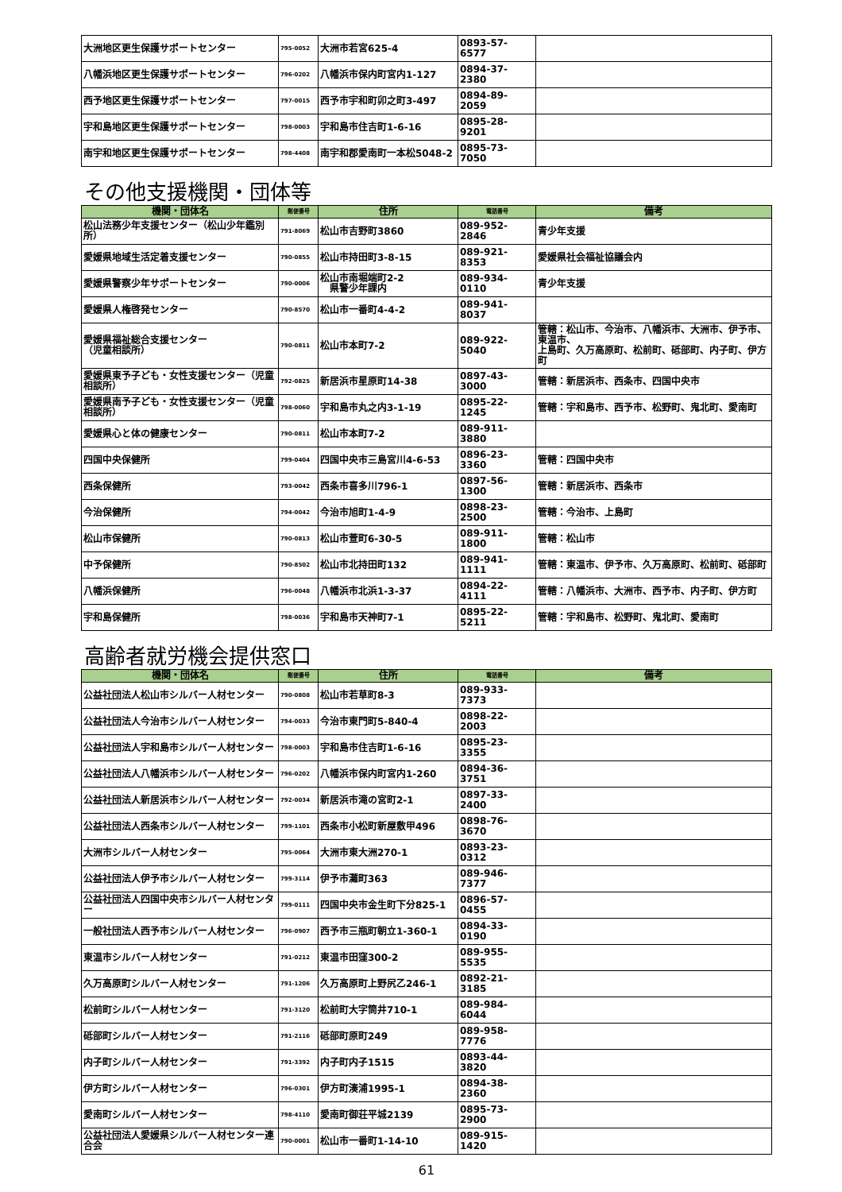| 大洲地区更生保護サポートセンター | 795-0052 | 大洲市若宮625-4 | 0893-57-6577 | |
| 八幡浜地区更生保護サポートセンター | 796-0202 | 八幡浜市保内町宮内1-127 | 0894-37-2380 | |
| 西予地区更生保護サポートセンター | 797-0015 | 西予市宇和町卯之町3-497 | 0894-89-2059 | |
| 宇和島地区更生保護サポートセンター | 798-0003 | 宇和島市住吉町1-6-16 | 0895-28-9201 | |
| 南宇和地区更生保護サポートセンター | 798-4408 | 南宇和郡愛南町一本松5048-2 | 0895-73-7050 | |
その他支援機関・団体等
| 機関・団体名 | 郵便番号 | 住所 | 電話番号 | 備考 |
| --- | --- | --- | --- | --- |
| 松山法務少年支援センター（松山少年鑑別所） | 791-8069 | 松山市吉野町3860 | 089-952-2846 | 青少年支援 |
| 愛媛県地域生活定着支援センター | 790-0855 | 松山市持田町3-8-15 | 089-921-8353 | 愛媛県社会福祉協議会内 |
| 愛媛県警察少年サポートセンター | 790-0006 | 松山市南堀端町2-2 県警少年課内 | 089-934-0110 | 青少年支援 |
| 愛媛県人権啓発センター | 790-8570 | 松山市一番町4-4-2 | 089-941-8037 | |
| 愛媛県福祉総合支援センター （児童相談所） | 790-0811 | 松山市本町7-2 | 089-922-5040 | 管轄：松山市、今治市、八幡浜市、大洲市、伊予市、東温市、 上島町、久万高原町、松前町、砥部町、内子町、伊方町 |
| 愛媛県東予子ども・女性支援センター（児童相談所） | 792-0825 | 新居浜市星原町14-38 | 0897-43-3000 | 管轄：新居浜市、西条市、四国中央市 |
| 愛媛県南予子ども・女性支援センター（児童相談所） | 798-0060 | 宇和島市丸之内3-1-19 | 0895-22-1245 | 管轄：宇和島市、西予市、松野町、鬼北町、愛南町 |
| 愛媛県心と体の健康センター | 790-0811 | 松山市本町7-2 | 089-911-3880 | |
| 四国中央保健所 | 799-0404 | 四国中央市三島宮川4-6-53 | 0896-23-3360 | 管轄：四国中央市 |
| 西条保健所 | 793-0042 | 西条市喜多川796-1 | 0897-56-1300 | 管轄：新居浜市、西条市 |
| 今治保健所 | 794-0042 | 今治市旭町1-4-9 | 0898-23-2500 | 管轄：今治市、上島町 |
| 松山市保健所 | 790-0813 | 松山市萱町6-30-5 | 089-911-1800 | 管轄：松山市 |
| 中予保健所 | 790-8502 | 松山市北持田町132 | 089-941-1111 | 管轄：東温市、伊予市、久万高原町、松前町、砥部町 |
| 八幡浜保健所 | 796-0048 | 八幡浜市北浜1-3-37 | 0894-22-4111 | 管轄：八幡浜市、大洲市、西予市、内子町、伊方町 |
| 宇和島保健所 | 798-0036 | 宇和島市天神町7-1 | 0895-22-5211 | 管轄：宇和島市、松野町、鬼北町、愛南町 |
高齢者就労機会提供窓口
| 機関・団体名 | 郵便番号 | 住所 | 電話番号 | 備考 |
| --- | --- | --- | --- | --- |
| 公益社団法人松山市シルバー人材センター | 790-0808 | 松山市若草町8-3 | 089-933-7373 | |
| 公益社団法人今治市シルバー人材センター | 794-0033 | 今治市東門町5-840-4 | 0898-22-2003 | |
| 公益社団法人宇和島市シルバー人材センター | 798-0003 | 宇和島市住吉町1-6-16 | 0895-23-3355 | |
| 公益社団法人八幡浜市シルバー人材センター | 796-0202 | 八幡浜市保内町宮内1-260 | 0894-36-3751 | |
| 公益社団法人新居浜市シルバー人材センター | 792-0034 | 新居浜市滝の宮町2-1 | 0897-33-2400 | |
| 公益社団法人西条市シルバー人材センター | 799-1101 | 西条市小松町新屋敷甲496 | 0898-76-3670 | |
| 大洲市シルバー人材センター | 795-0064 | 大洲市東大洲270-1 | 0893-23-0312 | |
| 公益社団法人伊予市シルバー人材センター | 799-3114 | 伊予市灘町363 | 089-946-7377 | |
| 公益社団法人四国中央市シルバー人材センター | 799-0111 | 四国中央市金生町下分825-1 | 0896-57-0455 | |
| 一般社団法人西予市シルバー人材センター | 796-0907 | 西予市三瓶町朝立1-360-1 | 0894-33-0190 | |
| 東温市シルバー人材センター | 791-0212 | 東温市田窪300-2 | 089-955-5535 | |
| 久万高原町シルバー人材センター | 791-1206 | 久万高原町上野尻乙246-1 | 0892-21-3185 | |
| 松前町シルバー人材センター | 791-3120 | 松前町大字筒井710-1 | 089-984-6044 | |
| 砥部町シルバー人材センター | 791-2116 | 砥部町原町249 | 089-958-7776 | |
| 内子町シルバー人材センター | 791-3392 | 内子町内子1515 | 0893-44-3820 | |
| 伊方町シルバー人材センター | 796-0301 | 伊方町湊浦1995-1 | 0894-38-2360 | |
| 愛南町シルバー人材センター | 798-4110 | 愛南町御荘平城2139 | 0895-73-2900 | |
| 公益社団法人愛媛県シルバー人材センター連合会 | 790-0001 | 松山市一番町1-14-10 | 089-915-1420 | |
61